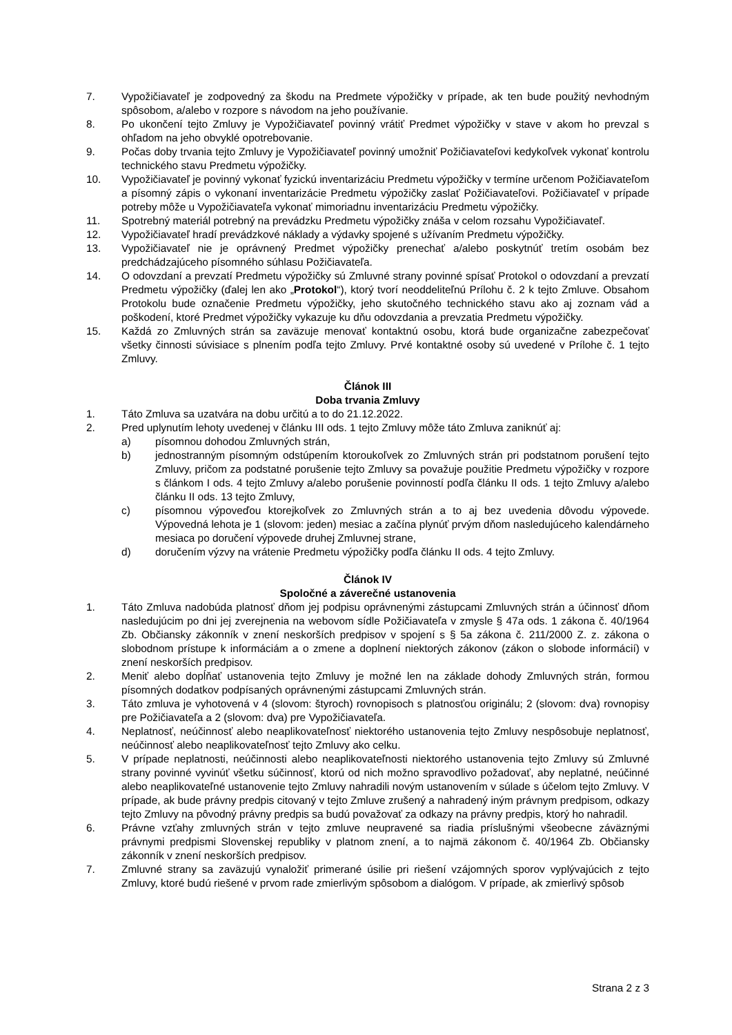7. Vypožičiavateľ je zodpovedný za škodu na Predmete výpožičky v prípade, ak ten bude použitý nevhodným spôsobom, a/alebo v rozpore s návodom na jeho používanie.
8. Po ukončení tejto Zmluvy je Vypožičiavateľ povinný vrátiť Predmet výpožičky v stave v akom ho prevzal s ohľadom na jeho obvyklé opotrebovanie.
9. Počas doby trvania tejto Zmluvy je Vypožičiavateľ povinný umožniť Požičiavateľovi kedykoľvek vykonať kontrolu technického stavu Predmetu výpožičky.
10. Vypožičiavateľ je povinný vykonať fyzickú inventarizáciu Predmetu výpožičky v termíne určenom Požičiavateľom a písomný zápis o vykonaní inventarizácie Predmetu výpožičky zaslať Požičiavateľovi. Požičiavateľ v prípade potreby môže u Vypožičiavateľa vykonať mimoriadnu inventarizáciu Predmetu výpožičky.
11. Spotrebný materiál potrebný na prevádzku Predmetu výpožičky znáša v celom rozsahu Vypožičiavateľ.
12. Vypožičiavateľ hradí prevádzkové náklady a výdavky spojené s užívaním Predmetu výpožičky.
13. Vypožičiavateľ nie je oprávnený Predmet výpožičky prenechať a/alebo poskytnúť tretím osobám bez predchádzajúceho písomného súhlasu Požičiavateľa.
14. O odovzdaní a prevzatí Predmetu výpožičky sú Zmluvné strany povinné spísať Protokol o odovzdaní a prevzatí Predmetu výpožičky (ďalej len ako „Protokol“), ktorý tvorí neoddeliteľnú Prílohu č. 2 k tejto Zmluve. Obsahom Protokolu bude označenie Predmetu výpožičky, jeho skutočného technického stavu ako aj zoznam vád a poškodení, ktoré Predmet výpožičky vykazuje ku dňu odovzdania a prevzatia Predmetu výpožičky.
15. Každá zo Zmluvných strán sa zaväzuje menovať kontaktnú osobu, ktorá bude organizačne zabezpečovať všetky činnosti súvisiace s plnením podľa tejto Zmluvy. Prvé kontaktné osoby sú uvedené v Prílohe č. 1 tejto Zmluvy.
Článok III
Doba trvania Zmluvy
1. Táto Zmluva sa uzatvára na dobu určitú a to do 21.12.2022.
2. Pred uplynutím lehoty uvedenej v článku III ods. 1 tejto Zmluvy môže táto Zmluva zaniknúť aj:
a) písomnou dohodou Zmluvných strán,
b) jednostranným písomným odstúpením ktoroukoľvek zo Zmluvných strán pri podstatnom porušení tejto Zmluvy, pričom za podstatné porušenie tejto Zmluvy sa považuje použitie Predmetu výpožičky v rozpore s článkom I ods. 4 tejto Zmluvy a/alebo porušenie povinností podľa článku II ods. 1 tejto Zmluvy a/alebo článku II ods. 13 tejto Zmluvy,
c) písomnou výpoveďou ktorejkoľvek zo Zmluvných strán a to aj bez uvedenia dôvodu výpovede. Výpovedná lehota je 1 (slovom: jeden) mesiac a začína plynúť prvým dňom nasledujúceho kalendárneho mesiaca po doručení výpovede druhej Zmluvnej strane,
d) doručením výzvy na vrátenie Predmetu výpožičky podľa článku II ods. 4 tejto Zmluvy.
Článok IV
Spoločné a záverečné ustanovenia
1. Táto Zmluva nadobúda platnosť dňom jej podpisu oprávnenými zástupcami Zmluvných strán a účinnosť dňom nasledujúcim po dni jej zverejnenia na webovom sídle Požičiavateľa v zmysle § 47a ods. 1 zákona č. 40/1964 Zb. Občiansky zákonník v znení neskorších predpisov v spojení s § 5a zákona č. 211/2000 Z. z. zákona o slobodnom prístupe k informáciám a o zmene a doplnení niektorých zákonov (zákon o slobode informácií) v znení neskorších predpisov.
2. Meniť alebo dopĺňať ustanovenia tejto Zmluvy je možné len na základe dohody Zmluvných strán, formou písomných dodatkov podpísaných oprávnenými zástupcami Zmluvných strán.
3. Táto zmluva je vyhotovená v 4 (slovom: štyroch) rovnopisoch s platnosťou originálu; 2 (slovom: dva) rovnopisy pre Požičiavateľa a 2 (slovom: dva) pre Vypožičiavateľa.
4. Neplatnosť, neúčinnosť alebo neaplikovateľnosť niektorého ustanovenia tejto Zmluvy nespôsobuje neplatnosť, neúčinnosť alebo neaplikovateľnosť tejto Zmluvy ako celku.
5. V prípade neplatnosti, neúčinnosti alebo neaplikovateľnosti niektorého ustanovenia tejto Zmluvy sú Zmluvné strany povinné vyvinúť všetku súčinnosť, ktorú od nich možno spravodlivo požadovať, aby neplatné, neúčinné alebo neaplikovateľné ustanovenie tejto Zmluvy nahradili novým ustanovením v súlade s účelom tejto Zmluvy. V prípade, ak bude právny predpis citovaný v tejto Zmluve zrušený a nahradený iným právnym predpisom, odkazy tejto Zmluvy na pôvodný právny predpis sa budú považovať za odkazy na právny predpis, ktorý ho nahradil.
6. Právne vzťahy zmluvných strán v tejto zmluve neupravené sa riadia príslušnými všeobecne záväznými právnymi predpismi Slovenskej republiky v platnom znení, a to najmä zákonom č. 40/1964 Zb. Občiansky zákonník v znení neskorších predpisov.
7. Zmluvné strany sa zaväzujú vynaložiť primerané úsilie pri riešení vzájomných sporov vyplývajúcich z tejto Zmluvy, ktoré budú riešené v prvom rade zmierlivým spôsobom a dialógom. V prípade, ak zmierlivý spôsob
Strana 2 z 3